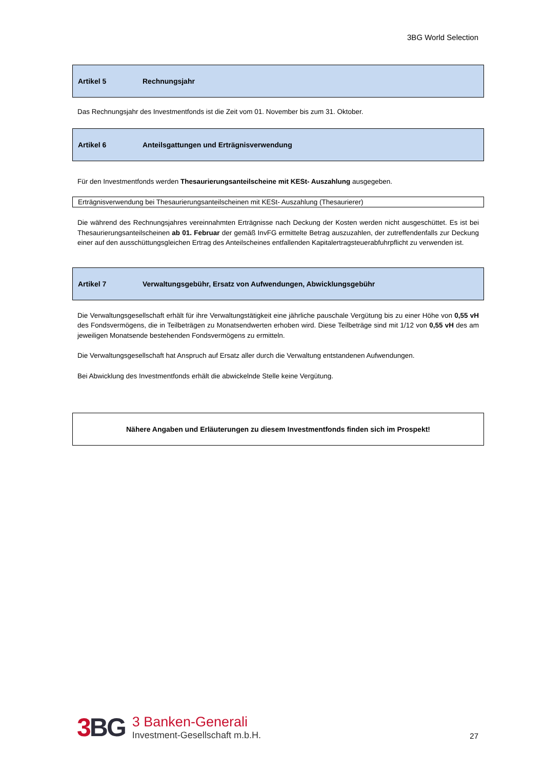3BG World Selection
Artikel 5 Rechnungsjahr
Das Rechnungsjahr des Investmentfonds ist die Zeit vom 01. November bis zum 31. Oktober.
Artikel 6 Anteilsgattungen und Erträgnisverwendung
Für den Investmentfonds werden Thesaurierungsanteilscheine mit KESt- Auszahlung ausgegeben.
Erträgnisverwendung bei Thesaurierungsanteilscheinen mit KESt- Auszahlung (Thesaurierer)
Die während des Rechnungsjahres vereinnahmten Erträgnisse nach Deckung der Kosten werden nicht ausgeschüttet. Es ist bei Thesaurierungsanteilscheinen ab 01. Februar der gemäß InvFG ermittelte Betrag auszuzahlen, der zutreffendenfalls zur Deckung einer auf den ausschüttungsgleichen Ertrag des Anteilscheines entfallenden Kapitalertragsteuerabfuhrpflicht zu verwenden ist.
Artikel 7 Verwaltungsgebühr, Ersatz von Aufwendungen, Abwicklungsgebühr
Die Verwaltungsgesellschaft erhält für ihre Verwaltungstätigkeit eine jährliche pauschale Vergütung bis zu einer Höhe von 0,55 vH des Fondsvermögens, die in Teilbeträgen zu Monatsendwerten erhoben wird. Diese Teilbeträge sind mit 1/12 von 0,55 vH des am jeweiligen Monatsende bestehenden Fondsvermögens zu ermitteln.
Die Verwaltungsgesellschaft hat Anspruch auf Ersatz aller durch die Verwaltung entstandenen Aufwendungen.
Bei Abwicklung des Investmentfonds erhält die abwickelnde Stelle keine Vergütung.
Nähere Angaben und Erläuterungen zu diesem Investmentfonds finden sich im Prospekt!
3 BG
3 Banken-Generali
Investment-Gesellschaft m.b.H.
27